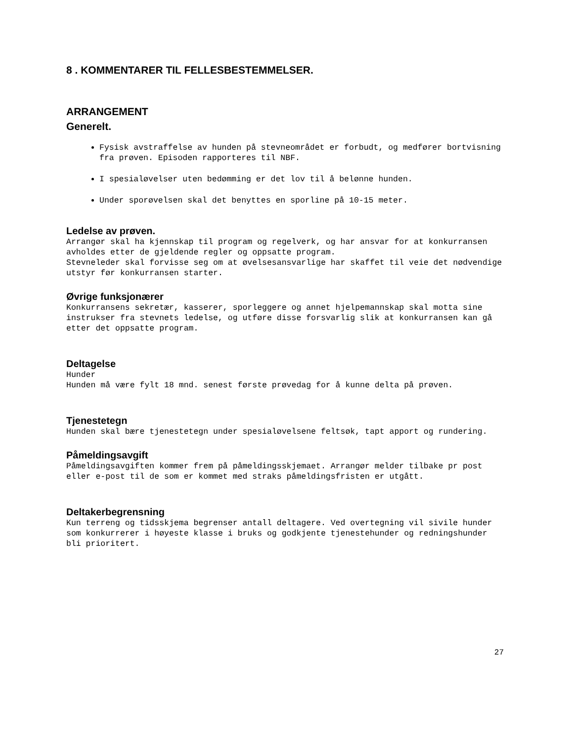8 . KOMMENTARER TIL FELLESBESTEMMELSER.
ARRANGEMENT
Generelt.
Fysisk avstraffelse av hunden på stevneområdet er forbudt, og medfører bortvisning fra prøven. Episoden rapporteres til NBF.
I spesialøvelser uten bedømming er det lov til å belønne hunden.
Under sporøvelsen skal det benyttes en sporline på 10-15 meter.
Ledelse av prøven.
Arrangør skal ha kjennskap til program og regelverk, og har ansvar for at konkurransen avholdes etter de gjeldende regler og oppsatte program.
Stevneleder skal forvisse seg om at øvelsesansvarlige har skaffet til veie det nødvendige utstyr før konkurransen starter.
Øvrige funksjonærer
Konkurransens sekretær, kasserer, sporleggere og annet hjelpemannskap skal motta sine instrukser fra stevnets ledelse, og utføre disse forsvarlig slik at konkurransen kan gå etter det oppsatte program.
Deltagelse
Hunder
Hunden må være fylt 18 mnd. senest første prøvedag for å kunne delta på prøven.
Tjenestetegn
Hunden skal bære tjenestetegn under spesialøvelsene feltsøk, tapt apport og rundering.
Påmeldingsavgift
Påmeldingsavgiften kommer frem på påmeldingsskjemaet. Arrangør melder tilbake pr post eller e-post til de som er kommet med straks påmeldingsfristen er utgått.
Deltakerbegrensning
Kun terreng og tidsskjema begrenser antall deltagere. Ved overtegning vil sivile hunder som konkurrerer i høyeste klasse i bruks og godkjente tjenestehunder og redningshunder bli prioritert.
27